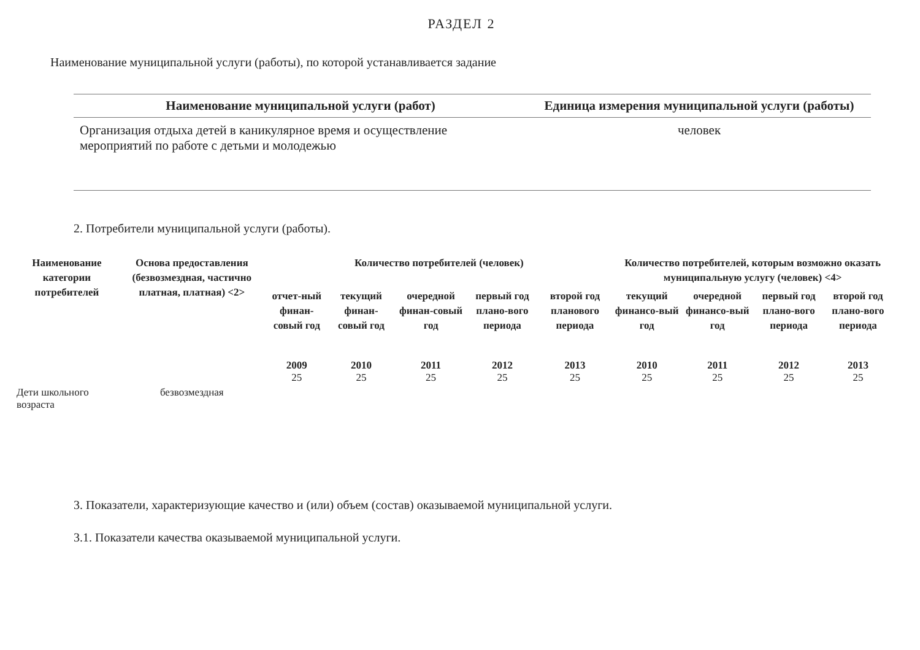РАЗДЕЛ 2
Наименование муниципальной услуги (работы), по которой устанавливается задание
| Наименование муниципальной услуги (работ) | Единица измерения муниципальной услуги (работы) |
| --- | --- |
| Организация отдыха детей в каникулярное время и осуществление мероприятий по работе с детьми и молодежью | человек |
2. Потребители муниципальной услуги (работы).
| Наименование категории потребителей | Основа предоставления (безвозмездная, частично платная, платная) <2> | Количество потребителей (человек) | | | | | Количество потребителей, которым возможно оказать муниципальную услугу (человек) <4> | | | |
| --- | --- | --- | --- | --- | --- | --- | --- | --- | --- | --- |
| | | отчет-ный финан-совый год | текущий финан-совый год | очередной финан-совый год | первый год плано-вого периода | второй год планового периода | текущий финансо-вый год | очередной финансо-вый год | первый год плано-вого периода | второй год плано-вого периода |
| | | 2009 25 | 2010 25 | 2011 25 | 2012 25 | 2013 25 | 2010 25 | 2011 25 | 2012 25 | 2013 25 |
| Дети школьного возраста | безвозмездная | | | | | | | | | |
3. Показатели, характеризующие качество и (или) объем (состав) оказываемой муниципальной услуги.
3.1. Показатели качества оказываемой муниципальной услуги.